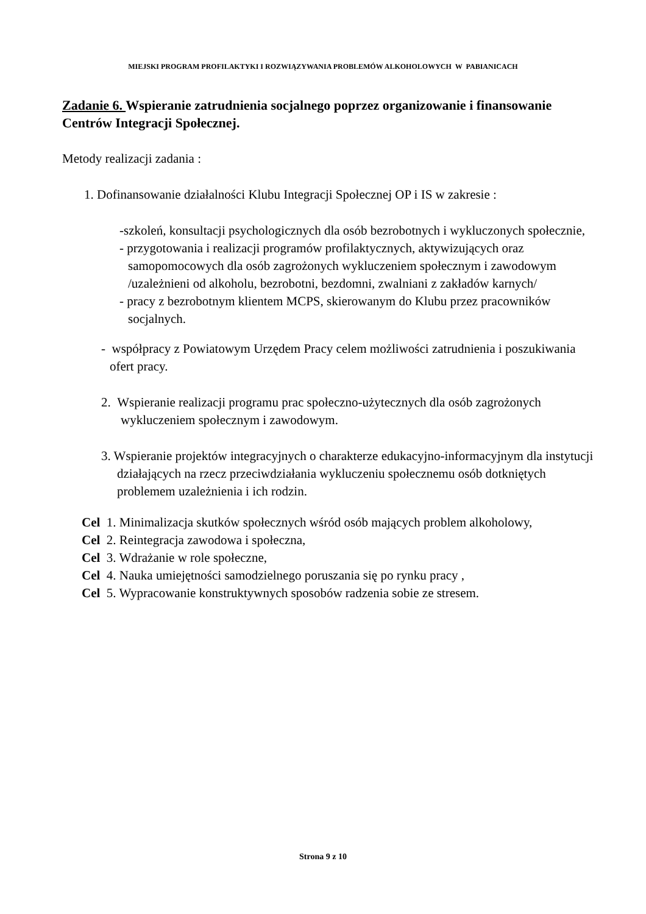MIEJSKI PROGRAM PROFILAKTYKI I ROZWIĄZYWANIA PROBLEMÓW ALKOHOLOWYCH W PABIANICACH
Zadanie 6. Wspieranie zatrudnienia socjalnego poprzez organizowanie i finansowanie Centrów Integracji Społecznej.
Metody realizacji zadania :
1. Dofinansowanie działalności Klubu Integracji Społecznej OP i IS w zakresie :
-szkoleń, konsultacji psychologicznych dla osób bezrobotnych i wykluczonych społecznie,
- przygotowania i realizacji programów profilaktycznych, aktywizujących oraz samopomocowych dla osób zagrożonych wykluczeniem społecznym i zawodowym /uzależnieni od alkoholu, bezrobotni, bezdomni, zwalniani z zakładów karnych/
- pracy z bezrobotnym klientem MCPS, skierowanym do Klubu przez pracowników socjalnych.
- współpracy z Powiatowym Urzędem Pracy celem możliwości zatrudnienia i poszukiwania ofert pracy.
2. Wspieranie realizacji programu prac społeczno-użytecznych dla osób zagrożonych wykluczeniem społecznym i zawodowym.
3. Wspieranie projektów integracyjnych o charakterze edukacyjno-informacyjnym dla instytucji działających na rzecz przeciwdziałania wykluczeniu społecznemu osób dotkniętych problemem uzależnienia i ich rodzin.
Cel 1. Minimalizacja skutków społecznych wśród osób mających problem alkoholowy,
Cel 2. Reintegracja zawodowa i społeczna,
Cel 3. Wdrażanie w role społeczne,
Cel 4. Nauka umiejętności samodzielnego poruszania się po rynku pracy ,
Cel 5. Wypracowanie konstruktywnych sposobów radzenia sobie ze stresem.
Strona 9 z 10